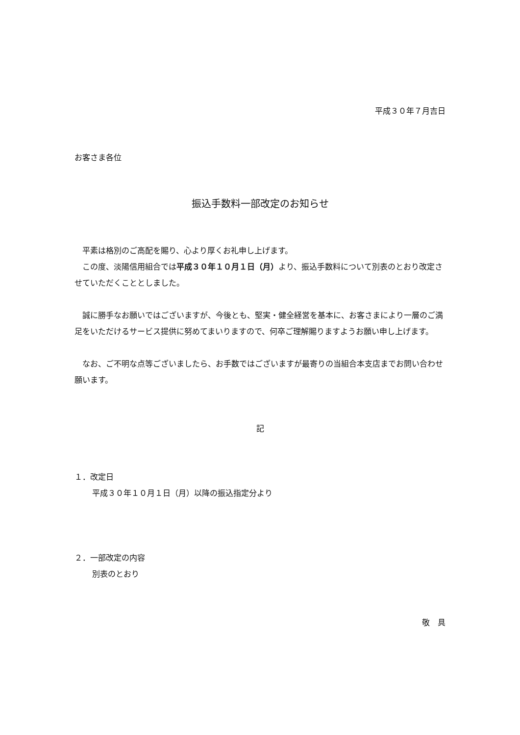平成３０年７月吉日
お客さま各位
振込手数料一部改定のお知らせ
　平素は格別のご高配を賜り、心より厚くお礼申し上げます。
　この度、淡陽信用組合では平成３０年１０月１日（月）より、振込手数料について別表のとおり改定させていただくこととしました。
　誠に勝手なお願いではございますが、今後とも、堅実・健全経営を基本に、お客さまにより一層のご満足をいただけるサービス提供に努めてまいりますので、何卒ご理解賜りますようお願い申し上げます。
　なお、ご不明な点等ございましたら、お手数ではございますが最寄りの当組合本支店までお問い合わせ願います。
記
１．改定日
平成３０年１０月１日（月）以降の振込指定分より
２．一部改定の内容
別表のとおり
敬　具